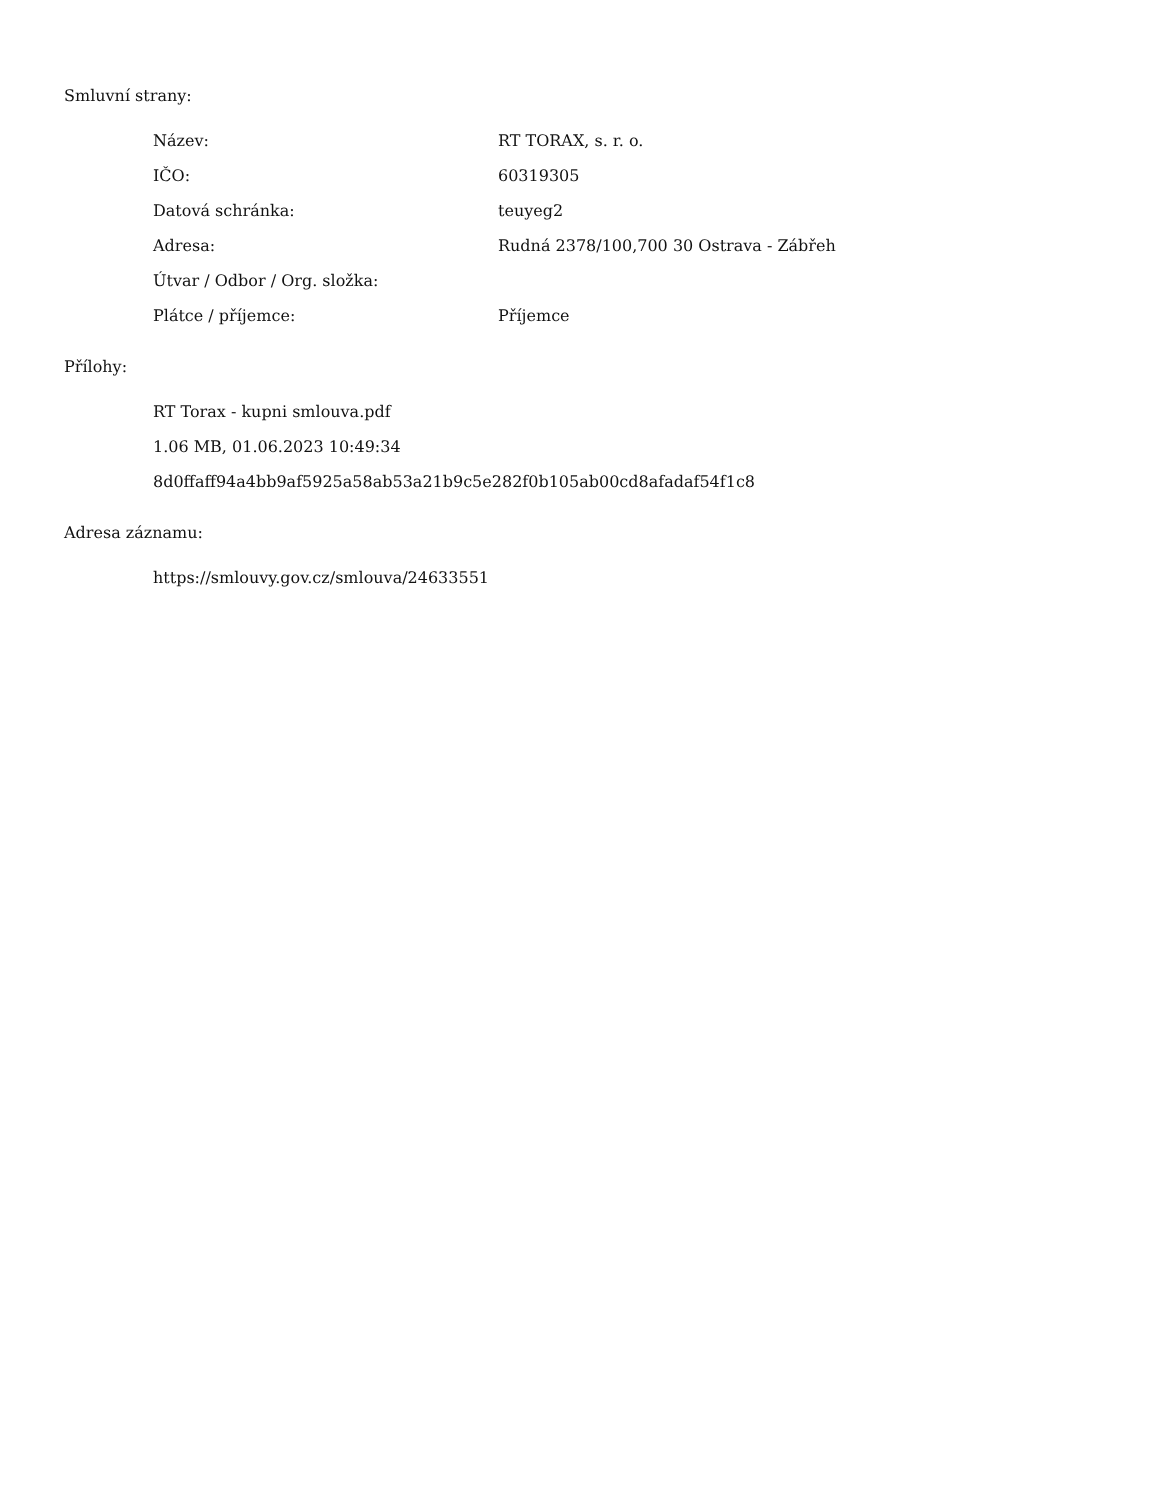Smluvní strany:
| Název: | RT TORAX, s. r. o. |
| IČO: | 60319305 |
| Datová schránka: | teuyeg2 |
| Adresa: | Rudná 2378/100,700 30 Ostrava - Zábřeh |
| Útvar / Odbor / Org. složka: | |
| Plátce / příjemce: | Příjemce |
Přílohy:
RT Torax - kupni smlouva.pdf
1.06 MB, 01.06.2023 10:49:34
8d0ffaff94a4bb9af5925a58ab53a21b9c5e282f0b105ab00cd8afadaf54f1c8
Adresa záznamu:
https://smlouvy.gov.cz/smlouva/24633551